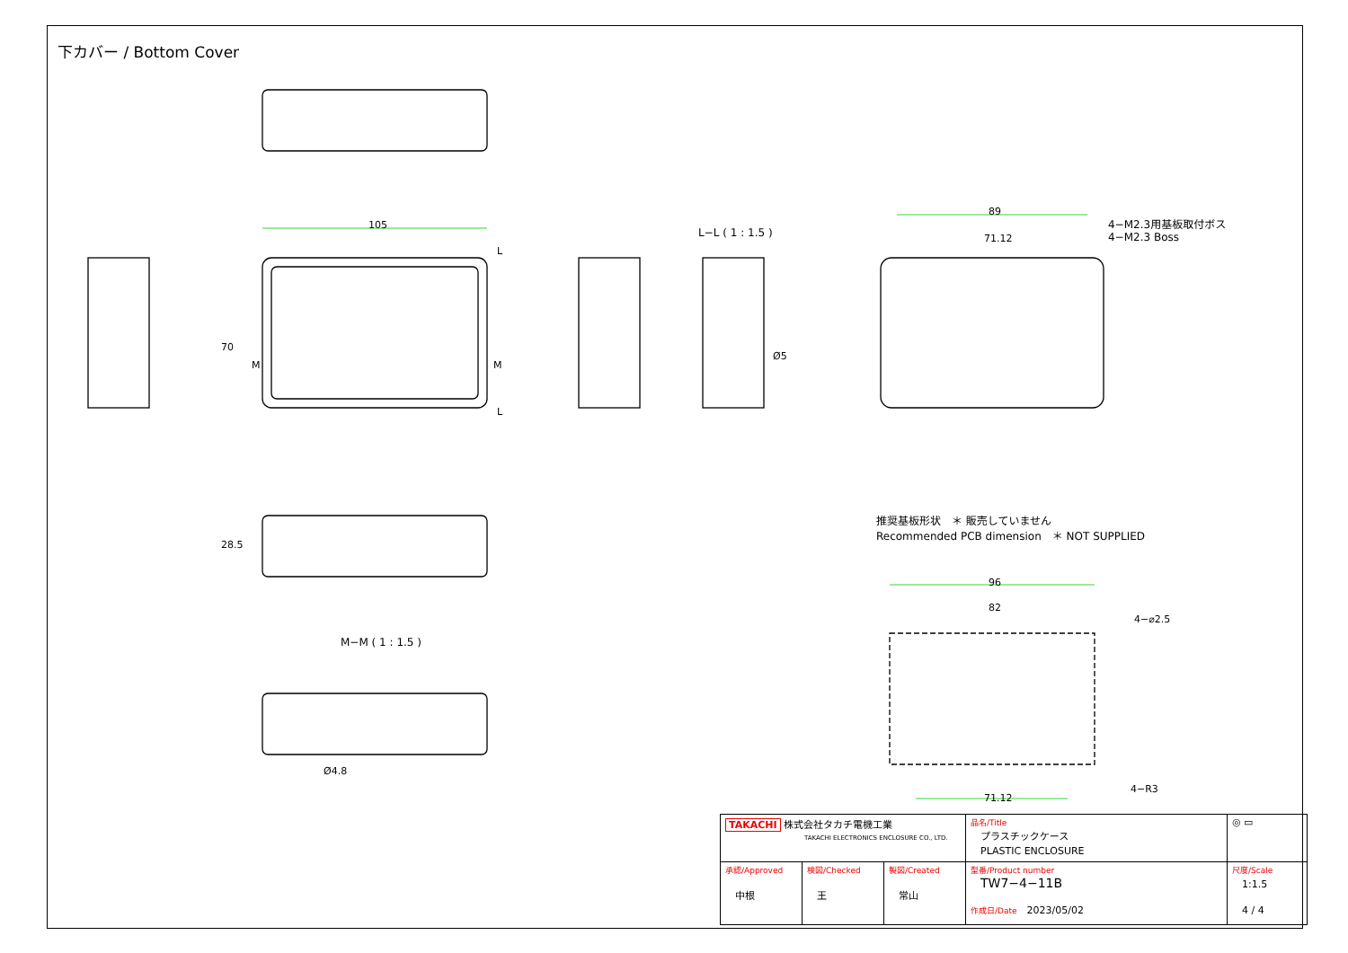下カバー / Bottom Cover
105
89
71.12
4−M2.3用基板取付ボス
4−M2.3 Boss
L−L ( 1 : 1.5 )
M−M ( 1 : 1.5 )
70
28.5
M M
L
L
Ø5
Ø4.8
96
82
4−⌀2.5
4−R3
71.12
推奨基板形状　＊ 販売していません
Recommended PCB dimension　＊ NOT SUPPLIED
| TAKACHI 株式会社タカチ電機工業 TAKACHI ELECTRONICS ENCLOSURE CO., LTD. | | | 品名/Title プラスチックケース PLASTIC ENCLOSURE | ◎ ▭ |
| 承認/Approved 中根 | 検図/Checked 王 | 製図/Created 常山 | 型番/Product number TW7−4−11B 作成日/Date 2023/05/02 | 尺度/Scale 1:1.5 4 / 4 |